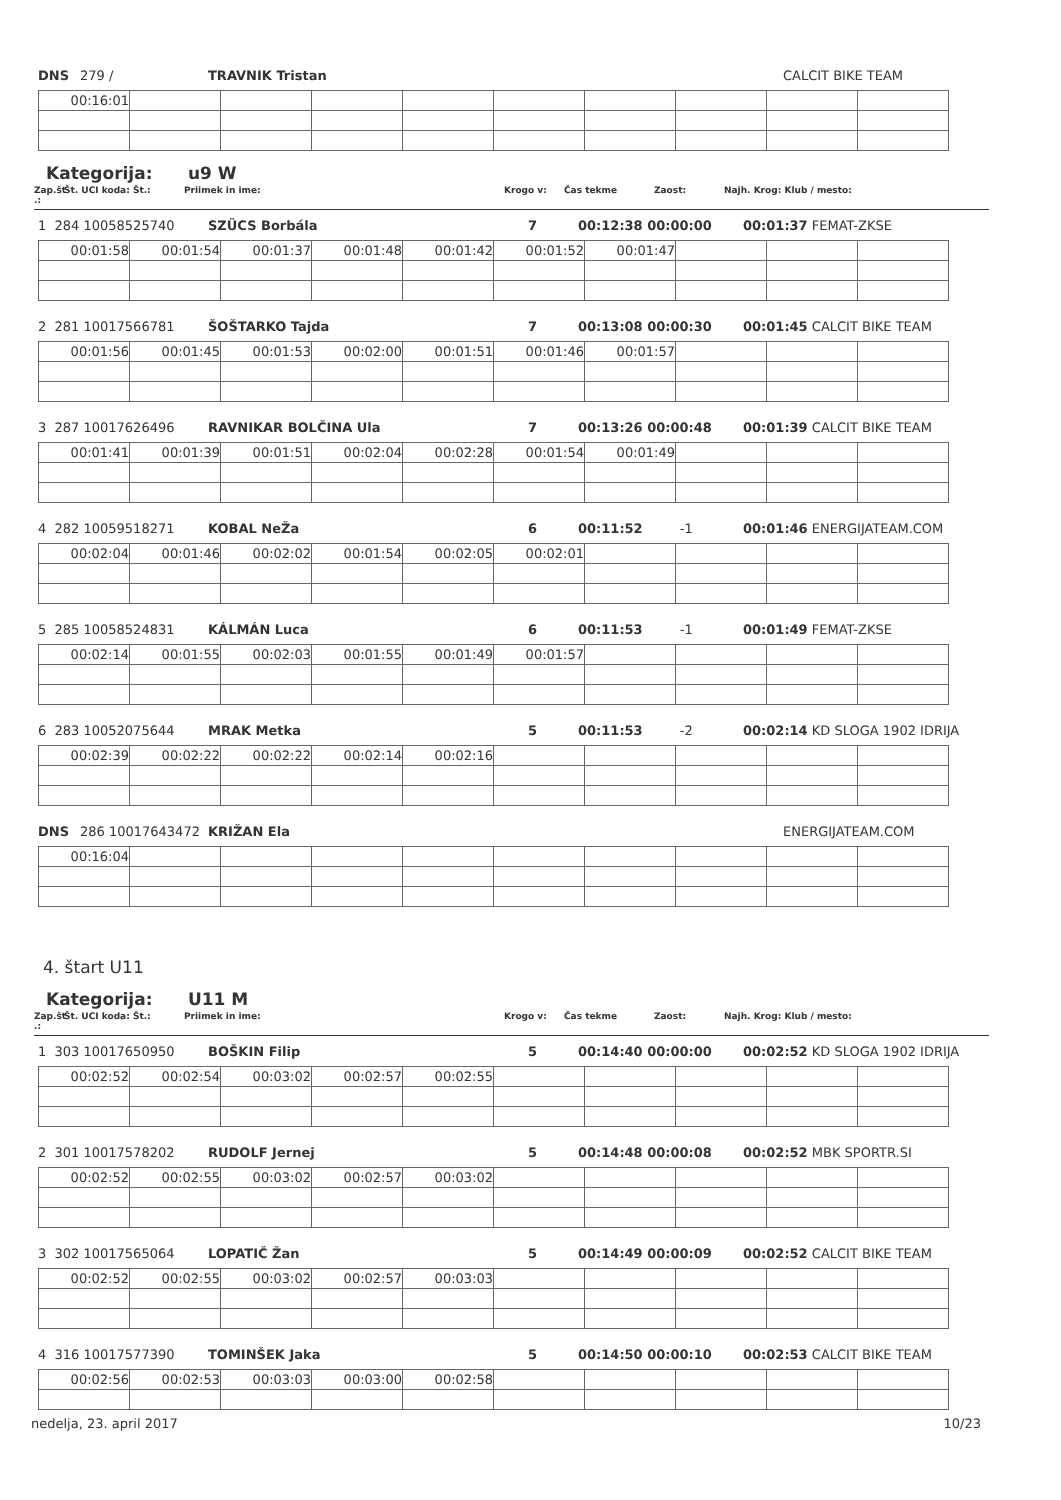DNS 279 / TRAVNIK Tristan CALCIT BIKE TEAM
| 00:16:01 | | | | | | | | | |
Kategorija: u9 W
Zap.št .: Št. UCI koda: Št.: Priimek in ime: Krogo v: Čas tekme Zaost: Najh. Krog: Klub / mesto:
1 284 10058525740 SZÜCS Borbála 7 00:12:38 00:00:00 00:01:37 FEMAT-ZKSE
| 00:01:58 | 00:01:54 | 00:01:37 | 00:01:48 | 00:01:42 | 00:01:52 | 00:01:47 | | | |
2 281 10017566781 ŠOŠTARKO Tajda 7 00:13:08 00:00:30 00:01:45 CALCIT BIKE TEAM
| 00:01:56 | 00:01:45 | 00:01:53 | 00:02:00 | 00:01:51 | 00:01:46 | 00:01:57 | | | |
3 287 10017626496 RAVNIKAR BOLČINA Ula 7 00:13:26 00:00:48 00:01:39 CALCIT BIKE TEAM
| 00:01:41 | 00:01:39 | 00:01:51 | 00:02:04 | 00:02:28 | 00:01:54 | 00:01:49 | | | |
4 282 10059518271 KOBAL NeŽa 6 00:11:52 -1 00:01:46 ENERGIJATEAM.COM
| 00:02:04 | 00:01:46 | 00:02:02 | 00:01:54 | 00:02:05 | 00:02:01 | | | | |
5 285 10058524831 KÁLMÁN Luca 6 00:11:53 -1 00:01:49 FEMAT-ZKSE
| 00:02:14 | 00:01:55 | 00:02:03 | 00:01:55 | 00:01:49 | 00:01:57 | | | | |
6 283 10052075644 MRAK Metka 5 00:11:53 -2 00:02:14 KD SLOGA 1902 IDRIJA
| 00:02:39 | 00:02:22 | 00:02:22 | 00:02:14 | 00:02:16 | | | | | |
DNS 286 10017643472 KRIŽAN Ela ENERGIJATEAM.COM
| 00:16:04 | | | | | | | | | |
4. štart U11
Kategorija: U11 M
Zap.št .: Št. UCI koda: Št.: Priimek in ime: Krogo v: Čas tekme Zaost: Najh. Krog: Klub / mesto:
1 303 10017650950 BOŠKIN Filip 5 00:14:40 00:00:00 00:02:52 KD SLOGA 1902 IDRIJA
| 00:02:52 | 00:02:54 | 00:03:02 | 00:02:57 | 00:02:55 | | | | | |
2 301 10017578202 RUDOLF Jernej 5 00:14:48 00:00:08 00:02:52 MBK SPORTR.SI
| 00:02:52 | 00:02:55 | 00:03:02 | 00:02:57 | 00:03:02 | | | | | |
3 302 10017565064 LOPATIČ Žan 5 00:14:49 00:00:09 00:02:52 CALCIT BIKE TEAM
| 00:02:52 | 00:02:55 | 00:03:02 | 00:02:57 | 00:03:03 | | | | | |
4 316 10017577390 TOMINŠEK Jaka 5 00:14:50 00:00:10 00:02:53 CALCIT BIKE TEAM
| 00:02:56 | 00:02:53 | 00:03:03 | 00:03:00 | 00:02:58 | | | | | |
nedelja, 23. april 2017 10/23